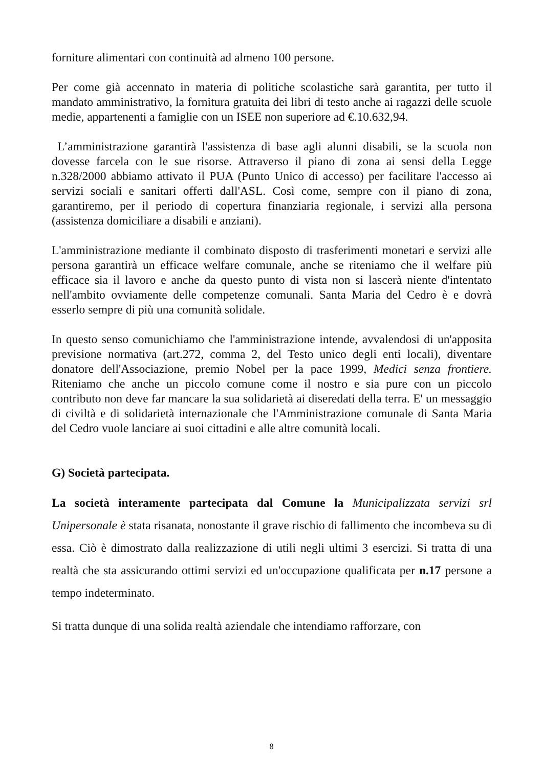forniture alimentari con continuità ad almeno 100 persone.
Per come già accennato in materia di politiche scolastiche sarà garantita, per tutto il mandato amministrativo, la fornitura gratuita dei libri di testo anche ai ragazzi delle scuole medie, appartenenti a famiglie con un ISEE non superiore ad €.10.632,94.
L’amministrazione garantirà l'assistenza di base agli alunni disabili, se la scuola non dovesse farcela con le sue risorse. Attraverso il piano di zona ai sensi della Legge n.328/2000 abbiamo attivato il PUA (Punto Unico di accesso) per facilitare l'accesso ai servizi sociali e sanitari offerti dall'ASL. Così come, sempre con il piano di zona, garantiremo, per il periodo di copertura finanziaria regionale, i servizi alla persona (assistenza domiciliare a disabili e anziani).
L'amministrazione mediante il combinato disposto di trasferimenti monetari e servizi alle persona garantirà un efficace welfare comunale, anche se riteniamo che il welfare più efficace sia il lavoro e anche da questo punto di vista non si lascerà niente d'intentato nell'ambito ovviamente delle competenze comunali. Santa Maria del Cedro è e dovrà esserlo sempre di più una comunità solidale.
In questo senso comunichiamo che l'amministrazione intende, avvalendosi di un'apposita previsione normativa (art.272, comma 2, del Testo unico degli enti locali), diventare donatore dell'Associazione, premio Nobel per la pace 1999, Medici senza frontiere. Riteniamo che anche un piccolo comune come il nostro e sia pure con un piccolo contributo non deve far mancare la sua solidarietà ai diseredati della terra. E' un messaggio di civiltà e di solidarietà internazionale che l'Amministrazione comunale di Santa Maria del Cedro vuole lanciare ai suoi cittadini e alle altre comunità locali.
G) Società partecipata.
La società interamente partecipata dal Comune la Municipalizzata servizi srl Unipersonale è stata risanata, nonostante il grave rischio di fallimento che incombeva su di essa. Ciò è dimostrato dalla realizzazione di utili negli ultimi 3 esercizi. Si tratta di una realtà che sta assicurando ottimi servizi ed un'occupazione qualificata per n.17 persone a tempo indeterminato.
Si tratta dunque di una solida realtà aziendale che intendiamo rafforzare, con
8